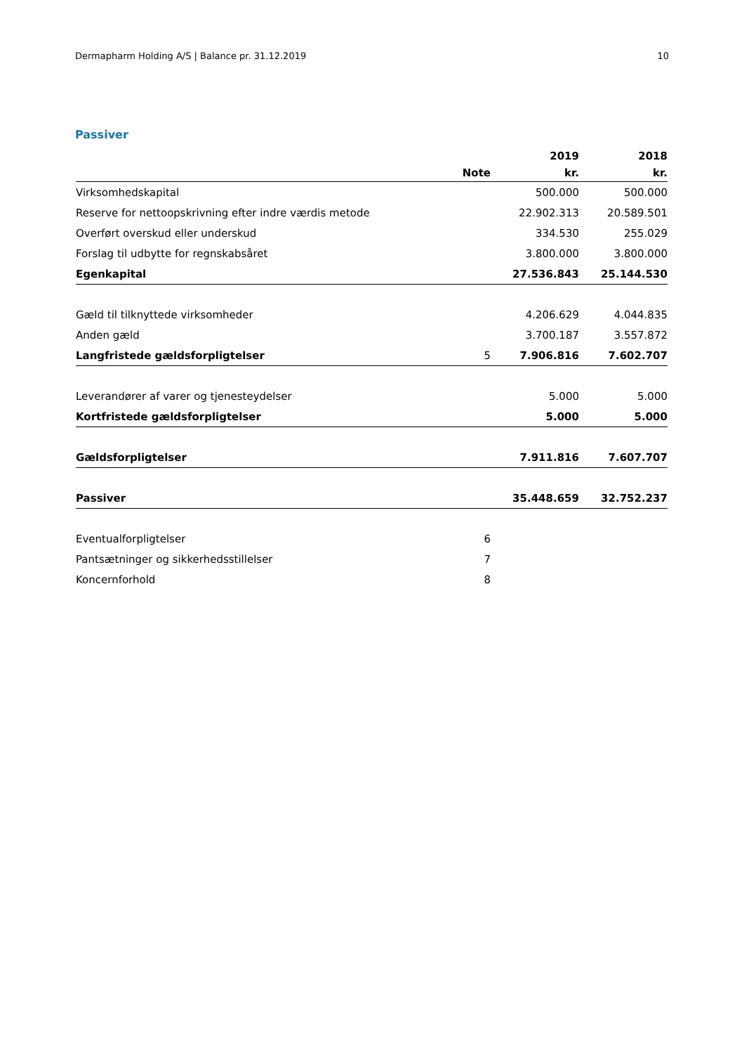Dermapharm Holding A/S | Balance pr. 31.12.2019 10
Passiver
| | | 2019 | 2018 |
| --- | --- | --- | --- |
| | Note | kr. | kr. |
| Virksomhedskapital | | 500.000 | 500.000 |
| Reserve for nettoopskrivning efter indre værdis metode | | 22.902.313 | 20.589.501 |
| Overført overskud eller underskud | | 334.530 | 255.029 |
| Forslag til udbytte for regnskabsåret | | 3.800.000 | 3.800.000 |
| Egenkapital | | 27.536.843 | 25.144.530 |
| Gæld til tilknyttede virksomheder | | 4.206.629 | 4.044.835 |
| Anden gæld | | 3.700.187 | 3.557.872 |
| Langfristede gældsforpligtelser | 5 | 7.906.816 | 7.602.707 |
| Leverandører af varer og tjenesteydelser | | 5.000 | 5.000 |
| Kortfristede gældsforpligtelser | | 5.000 | 5.000 |
| Gældsforpligtelser | | 7.911.816 | 7.607.707 |
| Passiver | | 35.448.659 | 32.752.237 |
| Eventualforpligtelser | 6 | | |
| Pantsætninger og sikkerhedsstillelser | 7 | | |
| Koncernforhold | 8 | | |